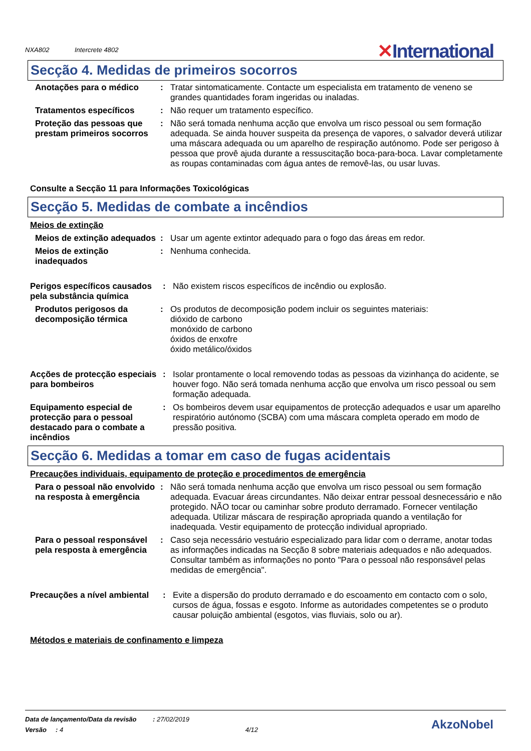NXA802 Intercrete 4802
✕International
Secção 4. Medidas de primeiros socorros
Anotações para o médico : Tratar sintomaticamente. Contacte um especialista em tratamento de veneno se grandes quantidades foram ingeridas ou inaladas.
Tratamentos específicos : Não requer um tratamento específico.
Proteção das pessoas que prestam primeiros socorros
: Não será tomada nenhuma acção que envolva um risco pessoal ou sem formação adequada. Se ainda houver suspeita da presença de vapores, o salvador deverá utilizar uma máscara adequada ou um aparelho de respiração autónomo. Pode ser perigoso à pessoa que provê ajuda durante a ressuscitação boca-para-boca. Lavar completamente as roupas contaminadas com água antes de removê-las, ou usar luvas.
Consulte a Secção 11 para Informações Toxicológicas
Secção 5. Medidas de combate a incêndios
Meios de extinção
Meios de extinção adequados
: Usar um agente extintor adequado para o fogo das áreas em redor.
Meios de extinção inadequados
: Nenhuma conhecida.
Perigos específicos causados pela substância química
: Não existem riscos específicos de incêndio ou explosão.
Produtos perigosos da decomposição térmica
: Os produtos de decomposição podem incluir os seguintes materiais:
dióxido de carbono
monóxido de carbono
óxidos de enxofre
óxido metálico/óxidos
Acções de protecção especiais para bombeiros
: Isolar prontamente o local removendo todas as pessoas da vizinhança do acidente, se houver fogo. Não será tomada nenhuma acção que envolva um risco pessoal ou sem formação adequada.
Equipamento especial de protecção para o pessoal destacado para o combate a incêndios
: Os bombeiros devem usar equipamentos de protecção adequados e usar um aparelho respiratório autónomo (SCBA) com uma máscara completa operado em modo de pressão positiva.
Secção 6. Medidas a tomar em caso de fugas acidentais
Precauções individuais, equipamento de proteção e procedimentos de emergência
Para o pessoal não envolvido na resposta à emergência
: Não será tomada nenhuma acção que envolva um risco pessoal ou sem formação adequada. Evacuar áreas circundantes. Não deixar entrar pessoal desnecessário e não protegido. NÃO tocar ou caminhar sobre produto derramado. Fornecer ventilação adequada. Utilizar máscara de respiração apropriada quando a ventilação for inadequada. Vestir equipamento de protecção individual apropriado.
Para o pessoal responsável pela resposta à emergência
: Caso seja necessário vestuário especializado para lidar com o derrame, anotar todas as informações indicadas na Secção 8 sobre materiais adequados e não adequados. Consultar também as informações no ponto "Para o pessoal não responsável pelas medidas de emergência".
Precauções a nível ambiental
: Evite a dispersão do produto derramado e do escoamento em contacto com o solo, cursos de água, fossas e esgoto. Informe as autoridades competentes se o produto causar poluição ambiental (esgotos, vias fluviais, solo ou ar).
Métodos e materiais de confinamento e limpeza
Data de lançamento/Data da revisão : 27/02/2019
Versão : 4 4/12
AkzoNobel